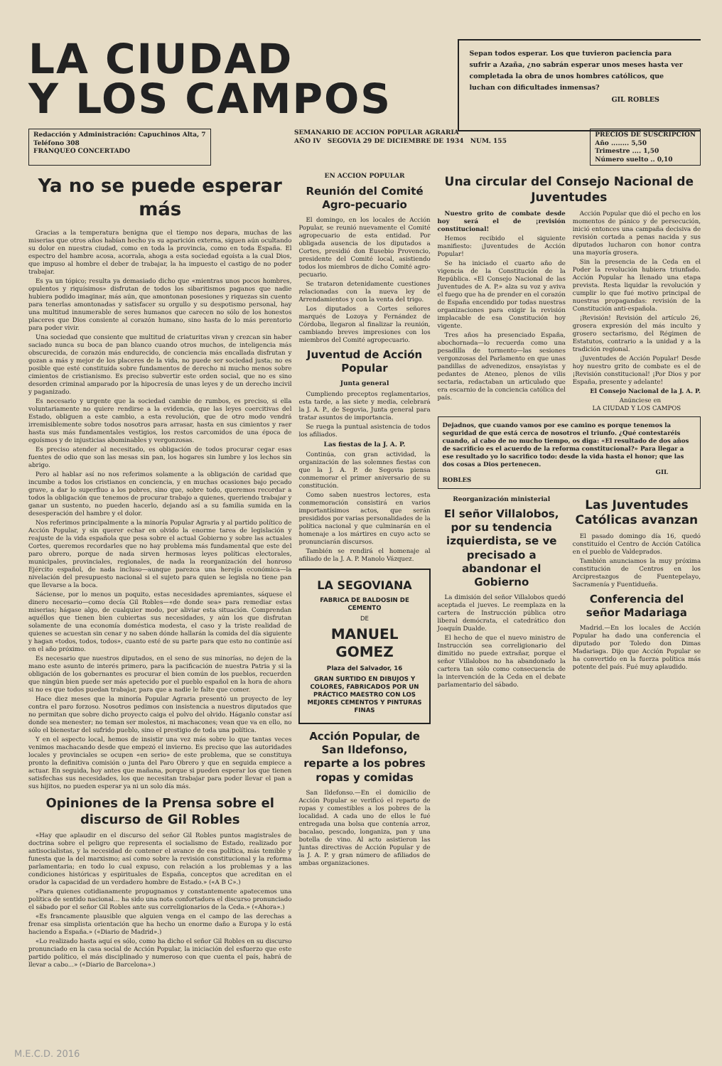LA CIUDAD
Y LOS CAMPOS
Sepan todos esperar. Los que tuvieron paciencia para sufrir a Azaña, ¿no sabrán esperar unos meses hasta ver completada la obra de unos hombres católicos, que luchan con dificultades inmensas?
GIL ROBLES
Redacción y Administración: Capuchinos Alta, 7
Teléfono 308
FRANQUEO CONCERTADO
SEMANARIO DE ACCION POPULAR AGRARIA
AÑO IV SEGOVIA 29 DE DICIEMBRE DE 1934 NUM. 155
PRECIOS DE SUSCRIPCION
Año ........ 5,50
Trimestre .... 1,50
Número suelto .. 0,10
Ya no se puede esperar más
Gracias a la temperatura benigna que el tiempo nos depara, muchas de las miserias que otros años habían hecho ya su aparición externa, siguen aún ocultando su dolor en nuestra ciudad, como en toda la provincia, como en toda España. El espectro del hambre acosa, acorrala, ahoga a esta sociedad egoísta a la cual Dios, que impuso al hombre el deber de trabajar, la ha impuesto el castigo de no poder trabajar.
Es ya un tópico; resulta ya demasiado dicho que «mientras unos pocos hombres, opulentos y riquísimos» disfrutan de todos los sibaritismos paganos que nadie hubiera podido imaginar, más aún, que amontonan posesiones y riquezas sin cuento para tenerlas amontonadas y satisfacer su orgullo y su despotismo personal, hay una multitud innumerable de seres humanos que carecen no sólo de los honestos placeres que Dios consiente al corazón humano, sino hasta de lo más perentorio para poder vivir.
Una sociedad que consiente que multitud de criaturitas vivan y crezcan sin haber saciado nunca su boca de pan blanco cuando otros muchos, de inteligencia más obscurecida, de corazón más endurecido, de conciencia más encallada disfrutan y gozan a más y mejor de los placeres de la vida, no puede ser sociedad justa; no es posible que esté constituída sobre fundamentos de derecho ni mucho menos sobre cimientos de cristianismo. Es preciso subvertir este orden social, que no es sino desorden criminal amparado por la hipocresía de unas leyes y de un derecho incivil y paganizado.
Es necesario y urgente que la sociedad cambie de rumbos, es preciso, si ella voluntariamente no quiere rendirse a la evidencia, que las leyes coercitivas del Estado, obliguen a este cambio, a esta revolución, que de otro modo vendrá irremisiblemente sobre todos nosotros para arrasar, hasta en sus cimientos y raer hasta sus más fundamentales vestigios, los restos carcomidos de una época de egoísmos y de injusticias abominables y vergonzosas.
Es preciso atender al necesitado, es obligación de todos procurar cegar esas fuentes de odio que son las mesas sin pan, los hogares sin lumbre y los lechos sin abrigo.
Pero al hablar así no nos referimos solamente a la obligación de caridad que incumbe a todos los cristianos en conciencia, y en muchas ocasiones bajo pecado grave, a dar lo superfluo a los pobres, sino que, sobre todo, queremos recordar a todos la obligación que tenemos de procurar trabajo a quienes, queriendo trabajar y ganar un sustento, no pueden hacerlo, dejando así a su familia sumida en la desesperación del hambre y el dolor.
Nos referimos principalmente a la minoría Popular Agraria y al partido político de Acción Popular, y sin querer echar en olvido la enorme tarea de legislación y reajuste de la vida española que pesa sobre el actual Gobierno y sobre las actuales Cortes, queremos recordarles que no hay problema más fundamental que este del paro obrero, porque de nada sirven hermosas leyes políticas electorales, municipales, provinciales, regionales, de nada la reorganización del honroso Ejército español, de nada incluso—aunque parezca una herejía económica—la nivelación del presupuesto nacional si el sujeto para quien se legisla no tiene pan que llevarse a la boca.
Sáciense, por lo menos un poquito, estas necesidades apremiantes, sáquese el dinero necesario—como decía Gil Robles—«de donde sea» para remediar estas miserias; hágase algo, de cualquier modo, por aliviar esta situación. Comprendan aquéllos que tienen bien cubiertas sus necesidades, y aún los que disfrutan solamente de una economía doméstica modesta, el caso y la triste realidad de quienes se acuestan sin cenar y no saben dónde hallarán la comida del día siguiente y hagan «todos, todos, todos», cuanto esté de su parte para que esto no continúe así en el año próximo.
Es necesario que nuestros diputados, en el seno de sus minorías, no dejen de la mano este asunto de interés primero, para la pacificación de nuestra Patria y si la obligación de los gobernantes es procurar el bien común de los pueblos, recuerden que ningún bien puede ser más apetecido por el pueblo español en la hora de ahora si no es que todos puedan trabajar, para que a nadie le falte que comer.
Hace diez meses que la minoría Popular Agraria presentó un proyecto de ley contra el paro forzoso. Nosotros pedimos con insistencia a nuestros diputados que no permitan que sobre dicho proyecto caiga el polvo del olvido. Háganlo constar así donde sea menester; no teman ser molestos, ni machacones; vean que va en ello, no sólo el bienestar del sufrido pueblo, sino el prestigio de toda una política.
Y en el aspecto local, hemos de insistir una vez más sobre lo que tantas veces venimos machacando desde que empezó el invierno. Es preciso que las autoridades locales y provinciales se ocupen «en serio» de este problema, que se constituya pronto la definitiva comisión o junta del Paro Obrero y que en seguida empiece a actuar. En seguida, hoy antes que mañana, porque si pueden esperar los que tienen satisfechas sus necesidades, los que necesitan trabajar para poder llevar el pan a sus hijitos, no pueden esperar ya ni un solo día más.
Opiniones de la Prensa sobre el discurso de Gil Robles
«Hay que aplaudir en el discurso del señor Gil Robles puntos magistrales de doctrina sobre el peligro que representa el socialismo de Estado, realizado por antisocialistas, y la necesidad de contener el avance de esa política, más temible y funesta que la del marxismo; así como sobre la revisión constitucional y la reforma parlamentaria; en todo lo cual expuso, con relación a los problemas y a las condiciones históricas y espirituales de España, conceptos que acreditan en el orador la capacidad de un verdadero hombre de Estado.» («A B C».)
«Para quienes cotidianamente propugnamos y constantemente apatecemos una política de sentido nacional... ha sido una nota confortadora el discurso pronunciado el sábado por el señor Gil Robles ante sus correligionarios de la Ceda.» («Ahora».)
«Es francamente plausible que alguien venga en el campo de las derechas a frenar esa simplista orientación que ha hecho un enorme daño a Europa y lo está haciendo a España.» («Diario de Madrid».)
«Lo realizado hasta aquí es sólo, como ha dicho el señor Gil Robles en su discurso pronunciado en la casa social de Acción Popular, la iniciación del esfuerzo que este partido político, el más disciplinado y numeroso con que cuenta el país, habrá de llevar a cabo...» («Diario de Barcelona».)
EN ACCION POPULAR
Reunión del Comité Agro-pecuario
El domingo, en los locales de Acción Popular, se reunió nuevamente el Comité agropecuario de esta entidad. Por obligada ausencia de los diputados a Cortes, presidió don Eusebio Provencio, presidente del Comité local, asistiendo todos los miembros de dicho Comité agro-pecuario.
Se trataron detenidamente cuestiones relacionadas con la nueva ley de Arrendamientos y con la venta del trigo.
Los diputados a Cortes señores marqués de Lozoya y Fernández de Córdoba, llegaron al finalizar la reunión, cambiando breves impresiones con los miembros del Comité agropecuario.
Juventud de Acción Popular
Junta general
Cumpliendo preceptos reglamentarios, esta tarde, a las siete y media, celebrará la J. A. P., de Segovia, Junta general para tratar asuntos de importancia.
Se ruega la puntual asistencia de todos los afiliados.
Las fiestas de la J. A. P.
Continúa, con gran actividad, la organización de las solemnes fiestas con que la J. A. P. de Segovia piensa conmemorar el primer aniversario de su constitución.
Como saben nuestros lectores, esta conmemoración consistirá en varios importantísimos actos, que serán presididos por varias personalidades de la política nacional y que culminarán en el homenaje a los mártires en cuyo acto se pronunciarán discursos.
También se rendirá el homenaje al afiliado de la J. A. P. Manolo Vázquez.
LA SEGOVIANA
FABRICA DE BALDOSIN DE CEMENTO
DE
MANUEL GOMEZ
Plaza del Salvador, 16
GRAN SURTIDO EN DIBUJOS Y COLORES, FABRICADOS POR UN PRÁCTICO MAESTRO CON LOS MEJORES CEMENTOS Y PINTURAS FINAS
Acción Popular, de San Ildefonso, reparte a los pobres ropas y comidas
San Ildefonso.—En el domicilio de Acción Popular se verificó el reparto de ropas y comestibles a los pobres de la localidad. A cada uno de ellos le fué entregada una bolsa que contenía arroz, bacalao, pescado, longaniza, pan y una botella de vino. Al acto asistieron las Juntas directivas de Acción Popular y de la J. A. P. y gran número de afiliados de ambas organizaciones.
Una circular del Consejo Nacional de Juventudes
Nuestro grito de combate desde hoy será el de ¡revisión constitucional!
Hemos recibido el siguiente manifiesto: ¡Juventudes de Acción Popular!
Se ha iniciado el cuarto año de vigencia de la Constitución de la República. «El Consejo Nacional de las Juventudes de A. P.» alza su voz y aviva el fuego que ha de prender en el corazón de España encendido por todas nuestras organizaciones para exigir la revisión implacable de esa Constitución hoy vigente.
Tres años ha presenciado España, abochornada—lo recuerda como una pesadilla de tormento—las sesiones vergonzosas del Parlamento en que unas pandillas de advenedizos, ensayistas y pedantes de Ateneo, plenos de vilis sectaria, redactaban un articulado que era escarnio de la conciencia católica del país.
Acción Popular que dió el pecho en los momentos de pánico y de persecución, inició entonces una campaña decisiva de revisión cortada a penas nacida y sus diputados lucharon con honor contra una mayoría grosera.
Sin la presencia de la Ceda en el Poder la revolución hubiera triunfado. Acción Popular ha llenado una etapa prevista. Resta liquidar la revolución y cumplir lo que fué motivo principal de nuestras propagandas: revisión de la Constitución anti-española.
¡Revisión! Revisión del artículo 26, grosera expresión del más inculto y grosero sectarismo, del Régimen de Estatutos, contrario a la unidad y a la tradición regional.
¡Juventudes de Acción Popular! Desde hoy nuestro grito de combate es el de ¡Revisión constitucional! ¡Por Dios y por España, presente y adelante!
El Consejo Nacional de la J. A. P.
Anúnciese en
LA CIUDAD Y LOS CAMPOS
Dejadnos, que cuando vamos por ese camino es porque tenemos la seguridad de que está cerca de nosotros el triunfo. ¿Qué contestaréis cuando, al cabo de no mucho tiempo, os diga: «El resultado de dos años de sacrificio es el acuerdo de la reforma constitucional?» Para llegar a ese resultado yo lo sacrifico todo: desde la vida hasta el honor; que las dos cosas a Dios pertenecen.
GIL ROBLES
Reorganización ministerial
El señor Villalobos, por su tendencia izquierdista, se ve precisado a abandonar el Gobierno
La dimisión del señor Villalobos quedó aceptada el jueves. Le reemplaza en la cartera de Instrucción pública otro liberal demócrata, el catedrático don Joaquín Dualde.
El hecho de que el nuevo ministro de Instrucción sea correligionario del dimitido no puede extrañar, porque el señor Villalobos no ha abandonado la cartera tan sólo como consecuencia de la intervención de la Ceda en el debate parlamentario del sábado.
Las Juventudes Católicas avanzan
El pasado domingo día 16, quedó constituído el Centro de Acción Católica en el pueblo de Valdeprados.
También anunciamos la muy próxima constitución de Centros en los Arciprestazgos de Fuentepelayo, Sacramenía y Fuentidueña.
Conferencia del señor Madariaga
Madrid.—En los locales de Acción Popular ha dado una conferencia el diputado por Toledo don Dimas Madariaga. Dijo que Acción Popular se ha convertido en la fuerza política más potente del país. Fué muy aplaudido.
M.E.C.D. 2016